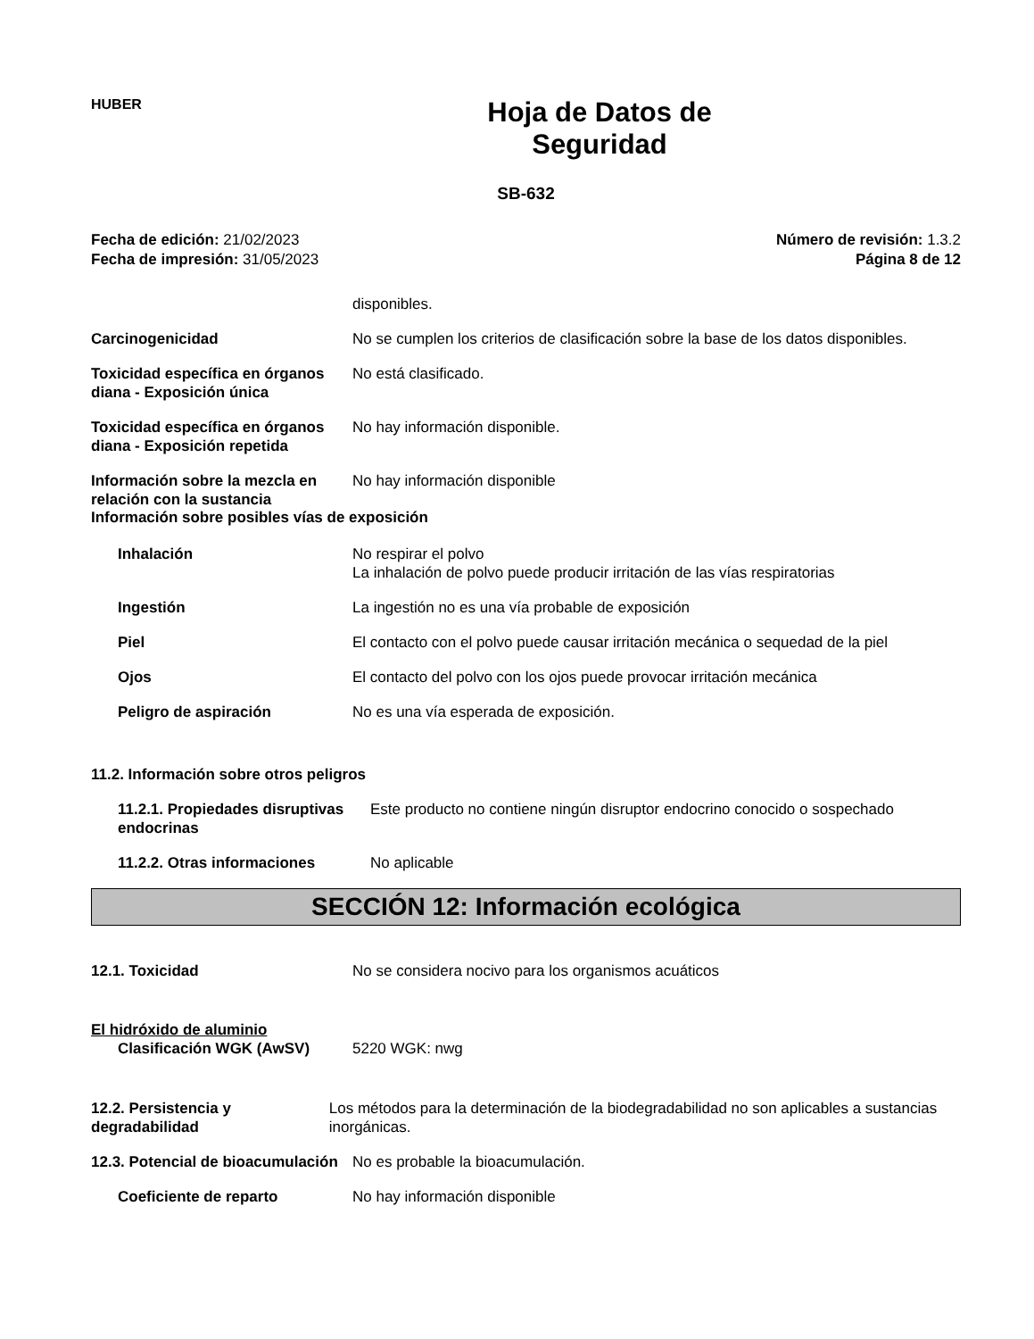HUBER
Hoja de Datos de
Seguridad
SB-632
Fecha de edición: 21/02/2023
Fecha de impresión: 31/05/2023
Número de revisión: 1.3.2
Página 8 de 12
disponibles.
Carcinogenicidad No se cumplen los criterios de clasificación sobre la base de los datos disponibles.
Toxicidad específica en órganos diana - Exposición única
No está clasificado.
Toxicidad específica en órganos diana - Exposición repetida
No hay información disponible.
Información sobre la mezcla en relación con la sustancia
No hay información disponible
Información sobre posibles vías de exposición
Inhalación No respirar el polvo
La inhalación de polvo puede producir irritación de las vías respiratorias
Ingestión La ingestión no es una vía probable de exposición
Piel El contacto con el polvo puede causar irritación mecánica o sequedad de la piel
Ojos El contacto del polvo con los ojos puede provocar irritación mecánica
Peligro de aspiración No es una vía esperada de exposición.
11.2. Información sobre otros peligros
11.2.1. Propiedades disruptivas endocrinas
Este producto no contiene ningún disruptor endocrino conocido o sospechado
11.2.2. Otras informaciones No aplicable
SECCIÓN 12: Información ecológica
12.1. Toxicidad No se considera nocivo para los organismos acuáticos
El hidróxido de aluminio
Clasificación WGK (AwSV) 5220 WGK: nwg
12.2. Persistencia y degradabilidad
Los métodos para la determinación de la biodegradabilidad no son aplicables a sustancias inorgánicas.
12.3. Potencial de bioacumulación
No es probable la bioacumulación.
Coeficiente de reparto No hay información disponible